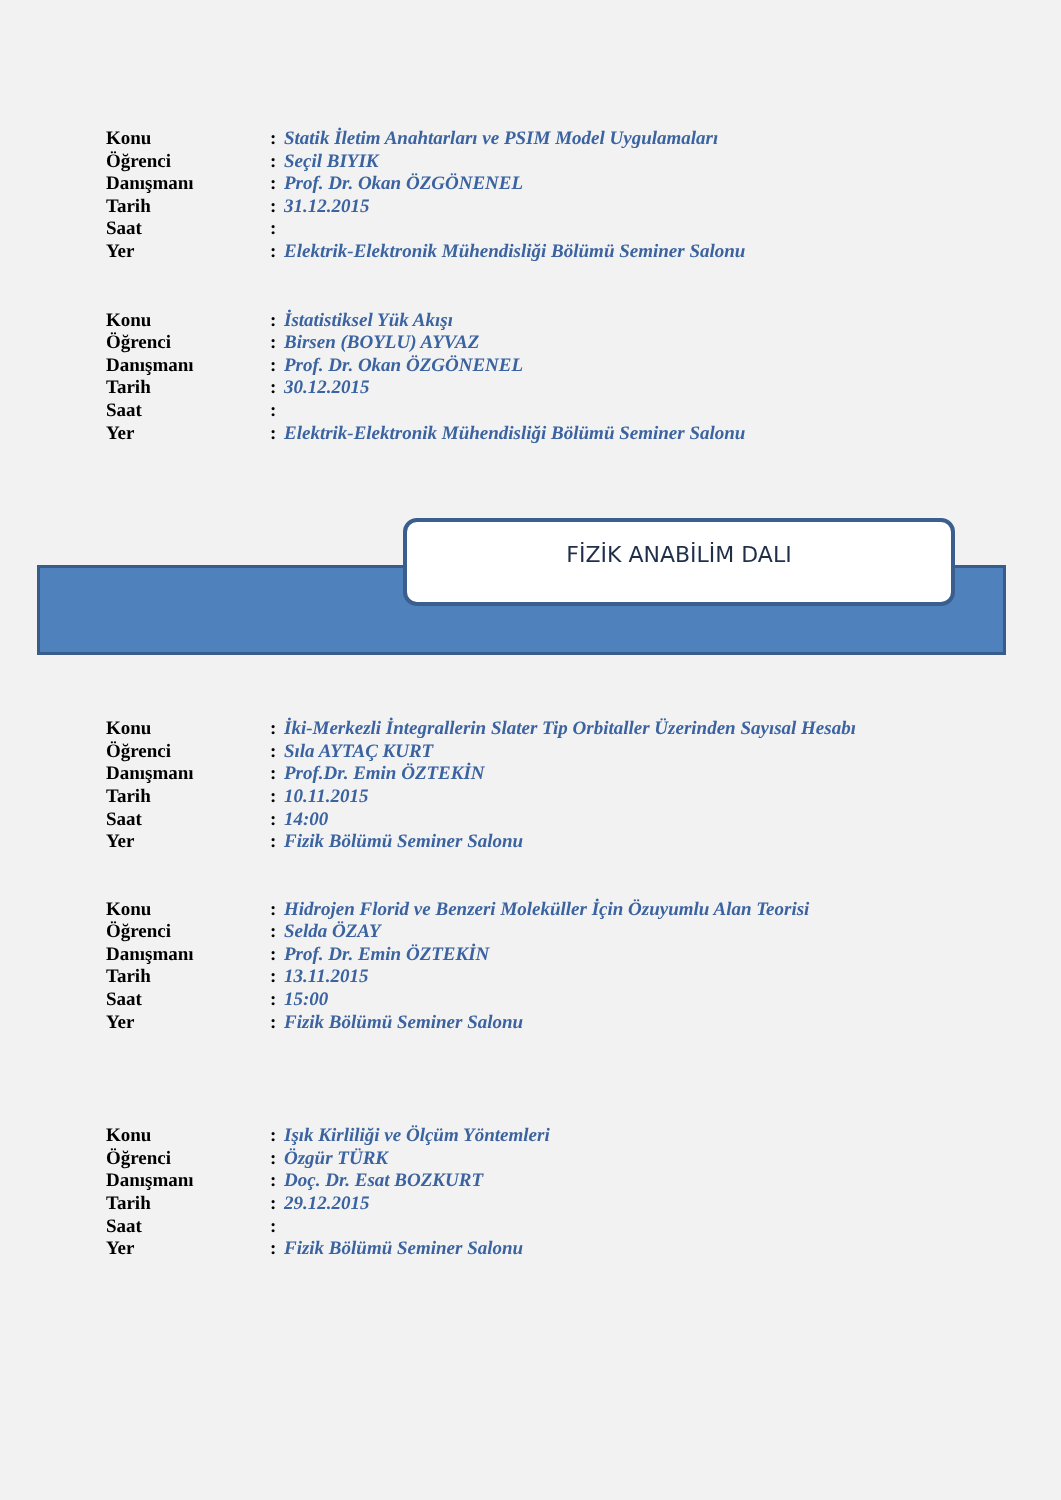| Konu | : | Statik İletim Anahtarları ve PSIM Model Uygulamaları |
| Öğrenci | : | Seçil BIYIK |
| Danışmanı | : | Prof. Dr. Okan ÖZGÖNENEL |
| Tarih | : | 31.12.2015 |
| Saat | : | |
| Yer | : | Elektrik-Elektronik Mühendisliği Bölümü Seminer Salonu |
| Konu | : | İstatistiksel Yük Akışı |
| Öğrenci | : | Birsen (BOYLU) AYVAZ |
| Danışmanı | : | Prof. Dr. Okan ÖZGÖNENEL |
| Tarih | : | 30.12.2015 |
| Saat | : | |
| Yer | : | Elektrik-Elektronik Mühendisliği Bölümü Seminer Salonu |
FİZİK ANABİLİM DALI
| Konu | : | İki-Merkezli İntegrallerin Slater Tip Orbitaller Üzerinden Sayısal Hesabı |
| Öğrenci | : | Sıla AYTAÇ KURT |
| Danışmanı | : | Prof.Dr. Emin ÖZTEKİN |
| Tarih | : | 10.11.2015 |
| Saat | : | 14:00 |
| Yer | : | Fizik Bölümü Seminer Salonu |
| Konu | : | Hidrojen Florid ve Benzeri Moleküller İçin Özuyumlu Alan Teorisi |
| Öğrenci | : | Selda ÖZAY |
| Danışmanı | : | Prof. Dr. Emin ÖZTEKİN |
| Tarih | : | 13.11.2015 |
| Saat | : | 15:00 |
| Yer | : | Fizik Bölümü Seminer Salonu |
| Konu | : | Işık Kirliliği ve Ölçüm Yöntemleri |
| Öğrenci | : | Özgür TÜRK |
| Danışmanı | : | Doç. Dr. Esat BOZKURT |
| Tarih | : | 29.12.2015 |
| Saat | : | |
| Yer | : | Fizik Bölümü Seminer Salonu |